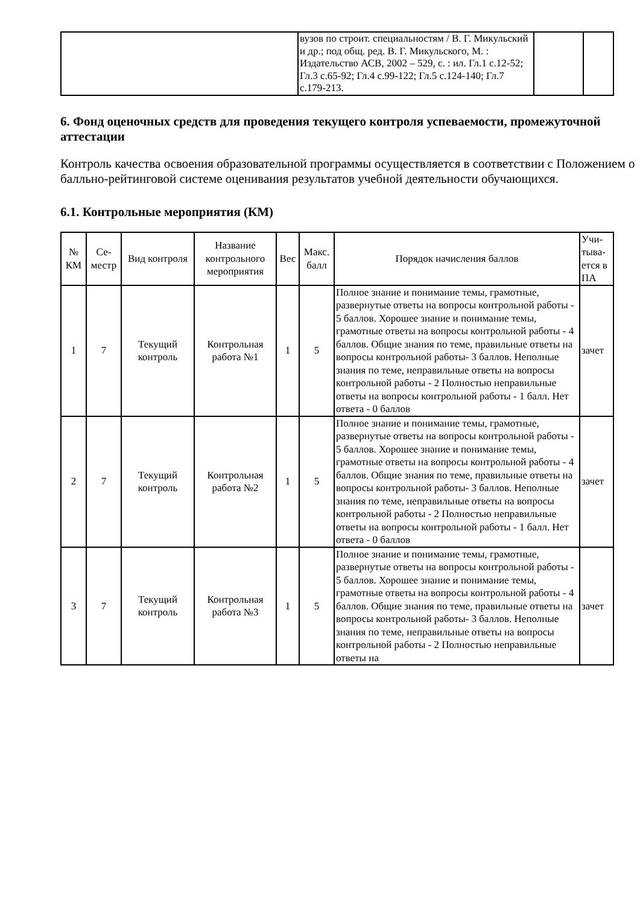| | вузов по строит. специальностям / В. Г. Микульский и др.; под общ. ред. В. Г. Микульского, М. : Издательство АСВ, 2002 – 529, с. : ил. Гл.1 с.12-52; Гл.3 с.65-92; Гл.4 с.99-122; Гл.5 с.124-140; Гл.7 с.179-213. | | |
6. Фонд оценочных средств для проведения текущего контроля успеваемости, промежуточной аттестации
Контроль качества освоения образовательной программы осуществляется в соответствии с Положением о балльно-рейтинговой системе оценивания результатов учебной деятельности обучающихся.
6.1. Контрольные мероприятия (КМ)
| № КМ | Се-местр | Вид контроля | Название контрольного мероприятия | Вес | Макс. балл | Порядок начисления баллов | Учи-тыва-ется в ПА |
| --- | --- | --- | --- | --- | --- | --- | --- |
| 1 | 7 | Текущий контроль | Контрольная работа №1 | 1 | 5 | Полное знание и понимание темы, грамотные, развернутые ответы на вопросы контрольной работы - 5 баллов. Хорошее знание и понимание темы, грамотные ответы на вопросы контрольной работы - 4 баллов. Общие знания по теме, правильные ответы на вопросы контрольной работы- 3 баллов. Неполные знания по теме, неправильные ответы на вопросы контрольной работы - 2 Полностью неправильные ответы на вопросы контрольной работы - 1 балл. Нет ответа - 0 баллов | зачет |
| 2 | 7 | Текущий контроль | Контрольная работа №2 | 1 | 5 | Полное знание и понимание темы, грамотные, развернутые ответы на вопросы контрольной работы - 5 баллов. Хорошее знание и понимание темы, грамотные ответы на вопросы контрольной работы - 4 баллов. Общие знания по теме, правильные ответы на вопросы контрольной работы- 3 баллов. Неполные знания по теме, неправильные ответы на вопросы контрольной работы - 2 Полностью неправильные ответы на вопросы контрольной работы - 1 балл. Нет ответа - 0 баллов | зачет |
| 3 | 7 | Текущий контроль | Контрольная работа №3 | 1 | 5 | Полное знание и понимание темы, грамотные, развернутые ответы на вопросы контрольной работы - 5 баллов. Хорошее знание и понимание темы, грамотные ответы на вопросы контрольной работы - 4 баллов. Общие знания по теме, правильные ответы на вопросы контрольной работы- 3 баллов. Неполные знания по теме, неправильные ответы на вопросы контрольной работы - 2 Полностью неправильные ответы на | зачет |